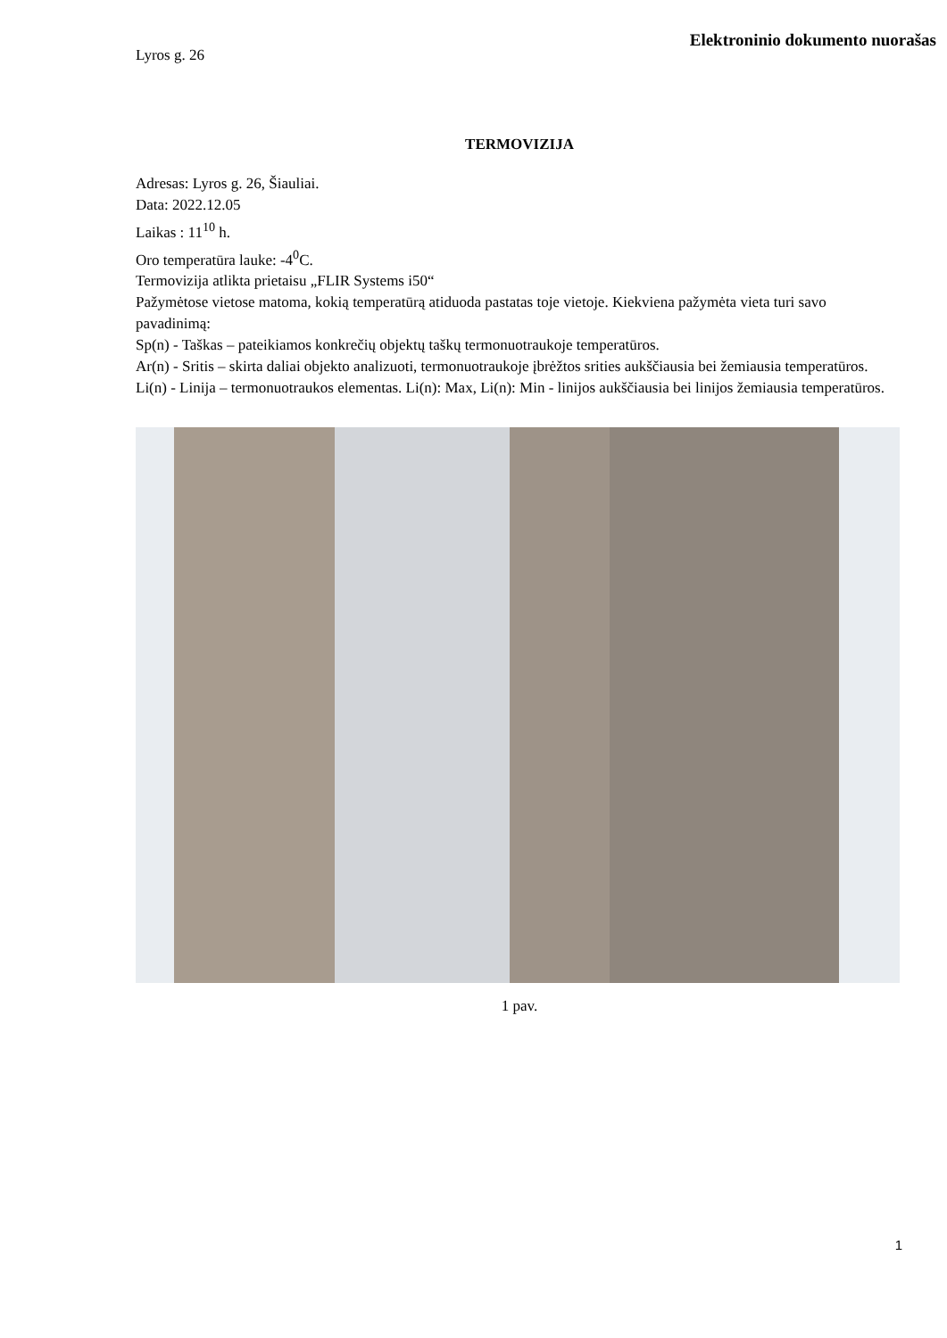Elektroninio dokumento nuorašas
Lyros g. 26
TERMOVIZIJA
Adresas: Lyros g. 26, Šiauliai.
Data: 2022.12.05
Laikas : 11<sup>10</sup> h.
Oro temperatūra lauke: -4<sup>0</sup>C.
Termovizija atlikta prietaisu „FLIR Systems i50“
Pažymėtose vietose matoma, kokią temperatūrą atiduoda pastatas toje vietoje. Kiekviena pažymėta vieta turi savo pavadinimą:
Sp(n) - Taškas – pateikiamos konkrečių objektų taškų termonuotraukoje temperatūros.
Ar(n) - Sritis – skirta daliai objekto analizuoti, termonuotraukoje įbrėžtos srities aukščiausia bei žemiausia temperatūros.
Li(n) - Linija – termonuotraukos elementas. Li(n): Max, Li(n): Min - linijos aukščiausia bei linijos žemiausia temperatūros.
1 pav.
1